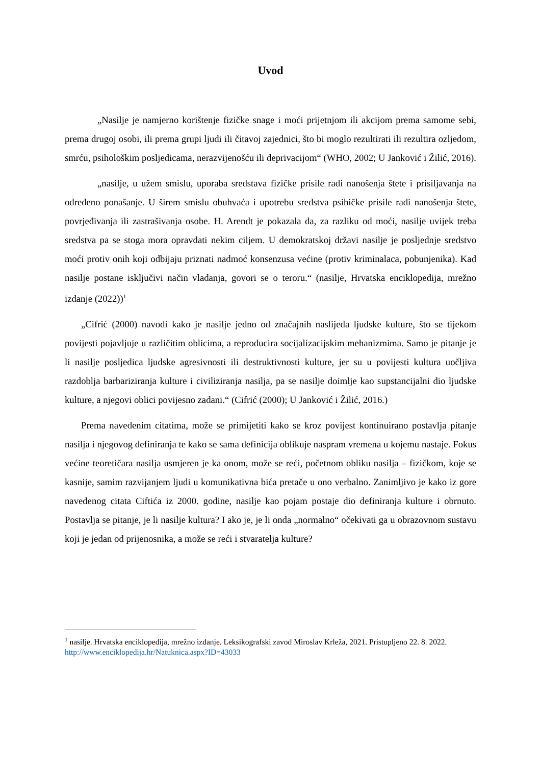Uvod
„Nasilje je namjerno korištenje fizičke snage i moći prijetnjom ili akcijom prema samome sebi, prema drugoj osobi, ili prema grupi ljudi ili čitavoj zajednici, što bi moglo rezultirati ili rezultira ozljedom, smrću, psihološkim posljedicama, nerazvijenošću ili deprivacijom“ (WHO, 2002; U Janković i Žilić, 2016).
„nasilje, u užem smislu, uporaba sredstava fizičke prisile radi nanošenja štete i prisiljavanja na određeno ponašanje. U širem smislu obuhvaća i upotrebu sredstva psihičke prisile radi nanošenja štete, povrjeđivanja ili zastrašivanja osobe. H. Arendt je pokazala da, za razliku od moći, nasilje uvijek treba sredstva pa se stoga mora opravdati nekim ciljem. U demokratskoj državi nasilje je posljednje sredstvo moći protiv onih koji odbijaju priznati nadmoć konsenzusa većine (protiv kriminalaca, pobunjenika). Kad nasilje postane isključivi način vladanja, govori se o teroru.“ (nasilje, Hrvatska enciklopedija, mrežno izdanje (2022))<sup>1</sup>
„Cifrić (2000) navodi kako je nasilje jedno od značajnih naslijeđa ljudske kulture, što se tijekom povijesti pojavljuje u različitim oblicima, a reproducira socijalizacijskim mehanizmima. Samo je pitanje je li nasilje posljedica ljudske agresivnosti ili destruktivnosti kulture, jer su u povijesti kultura uočljiva razdoblja barbariziranja kulture i civiliziranja nasilja, pa se nasilje doimlje kao supstancijalni dio ljudske kulture, a njegovi oblici povijesno zadani.“ (Cifrić (2000); U Janković i Žilić, 2016.)
Prema navedenim citatima, može se primijetiti kako se kroz povijest kontinuirano postavlja pitanje nasilja i njegovog definiranja te kako se sama definicija oblikuje naspram vremena u kojemu nastaje. Fokus većine teoretičara nasilja usmjeren je ka onom, može se reći, početnom obliku nasilja – fizičkom, koje se kasnije, samim razvijanjem ljudi u komunikativna bića pretače u ono verbalno. Zanimljivo je kako iz gore navedenog citata Ciftića iz 2000. godine, nasilje kao pojam postaje dio definiranja kulture i obrnuto. Postavlja se pitanje, je li nasilje kultura? I ako je, je li onda „normalno“ očekivati ga u obrazovnom sustavu koji je jedan od prijenosnika, a može se reći i stvaratelja kulture?
<sup>1</sup> nasilje. Hrvatska enciklopedija, mrežno izdanje. Leksikografski zavod Miroslav Krleža, 2021. Pristupljeno 22. 8. 2022. http://www.enciklopedija.hr/Natuknica.aspx?ID=43033